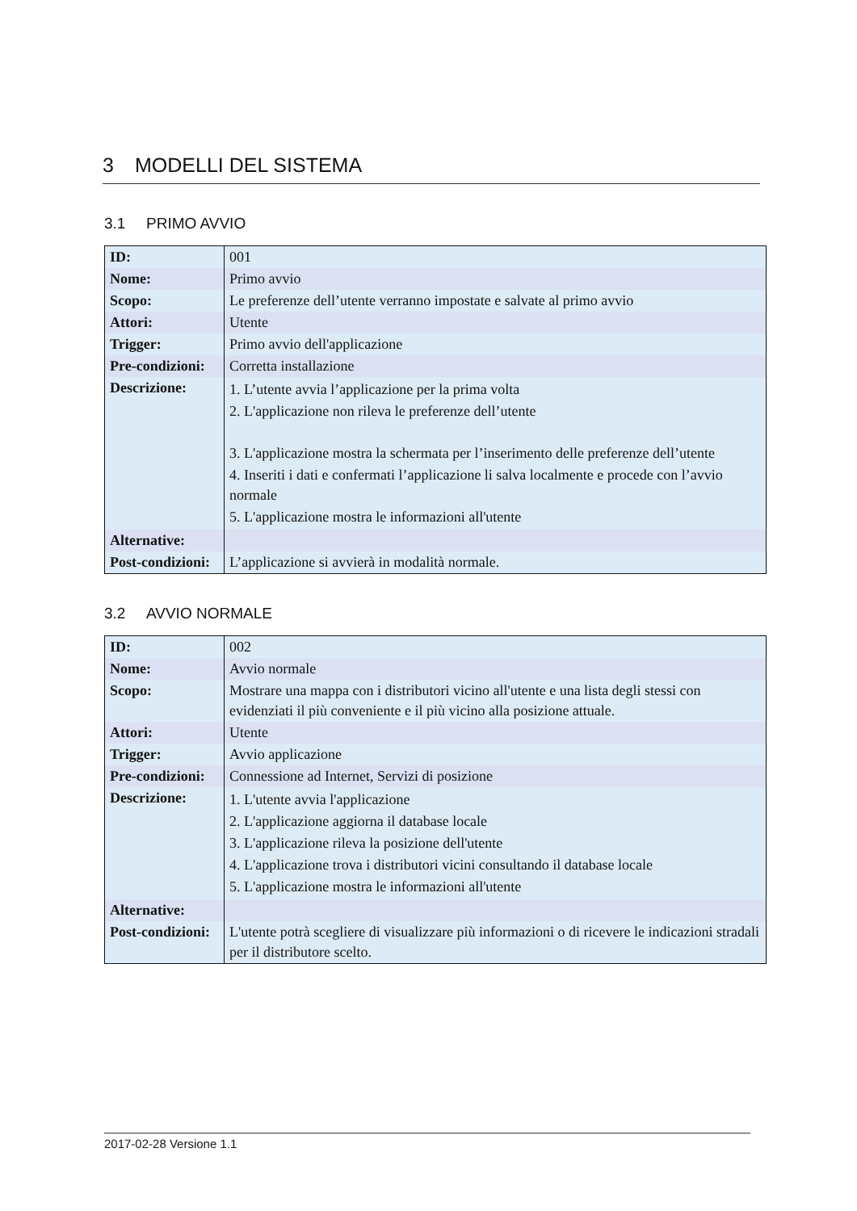3 MODELLI DEL SISTEMA
3.1 PRIMO AVVIO
| ID: | 001 |
| Nome: | Primo avvio |
| Scopo: | Le preferenze dell’utente verranno impostate e salvate al primo avvio |
| Attori: | Utente |
| Trigger: | Primo avvio dell'applicazione |
| Pre-condizioni: | Corretta installazione |
| Descrizione: | 1. L’utente avvia l’applicazione per la prima volta 2. L'applicazione non rileva le preferenze dell’utente 3. L'applicazione mostra la schermata per l’inserimento delle preferenze dell’utente 4. Inseriti i dati e confermati l’applicazione li salva localmente e procede con l’avvio normale 5. L'applicazione mostra le informazioni all'utente |
| Alternative: | |
| Post-condizioni: | L’applicazione si avvierà in modalità normale. |
3.2 AVVIO NORMALE
| ID: | 002 |
| Nome: | Avvio normale |
| Scopo: | Mostrare una mappa con i distributori vicino all'utente e una lista degli stessi con evidenziati il più conveniente e il più vicino alla posizione attuale. |
| Attori: | Utente |
| Trigger: | Avvio applicazione |
| Pre-condizioni: | Connessione ad Internet, Servizi di posizione |
| Descrizione: | 1. L'utente avvia l'applicazione 2. L'applicazione aggiorna il database locale 3. L'applicazione rileva la posizione dell'utente 4. L'applicazione trova i distributori vicini consultando il database locale 5. L'applicazione mostra le informazioni all'utente |
| Alternative: | |
| Post-condizioni: | L'utente potrà scegliere di visualizzare più informazioni o di ricevere le indicazioni stradali per il distributore scelto. |
2017-02-28 Versione 1.1